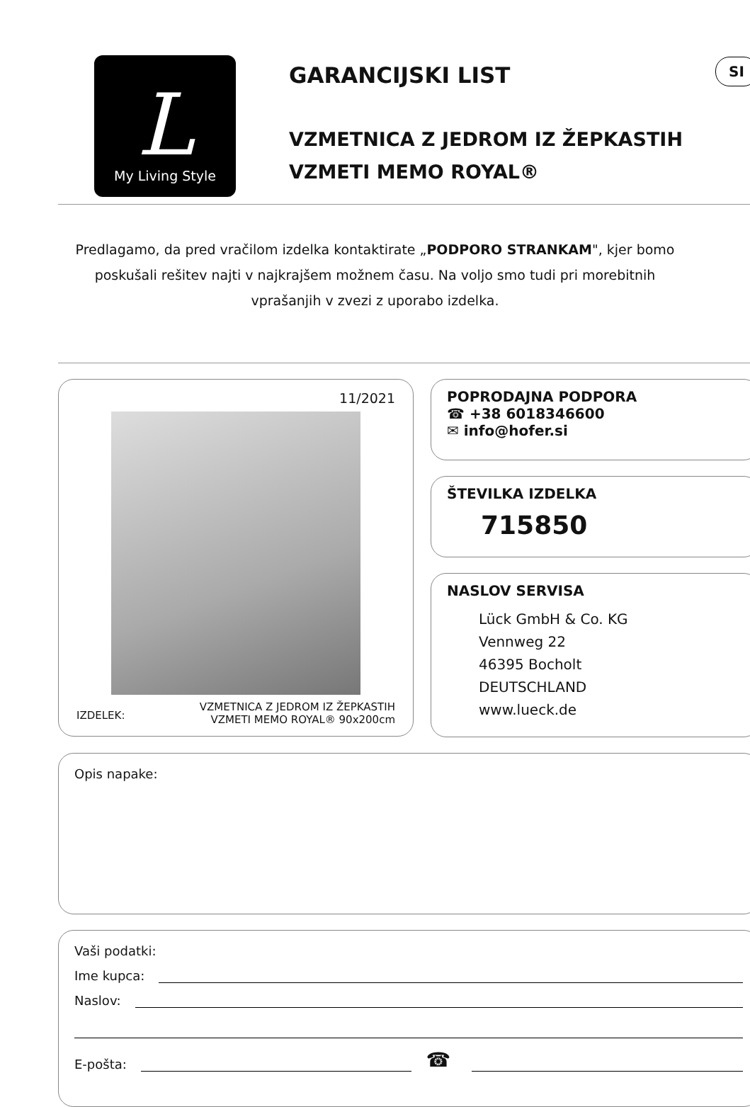SI
L
My Living Style
GARANCIJSKI LIST
VZMETNICA Z JEDROM IZ ŽEPKASTIH
VZMETI MEMO ROYAL®
Predlagamo, da pred vračilom izdelka kontaktirate „PODPORO STRANKAM", kjer bomo poskušali rešitev najti v najkrajšem možnem času. Na voljo smo tudi pri morebitnih vprašanjih v zvezi z uporabo izdelka.
11/2021
IZDELEK: VZMETNICA Z JEDROM IZ ŽEPKASTIH
VZMETI MEMO ROYAL® 90x200cm
POPRODAJNA PODPORA
☎ +38 6018346600
✉ info@hofer.si
ŠTEVILKA IZDELKA
715850
NASLOV SERVISA
Lück GmbH & Co. KG
Vennweg 22
46395 Bocholt
DEUTSCHLAND
www.lueck.de
Opis napake:
Vaši podatki:
Ime kupca:
Naslov:
E-pošta: ☎